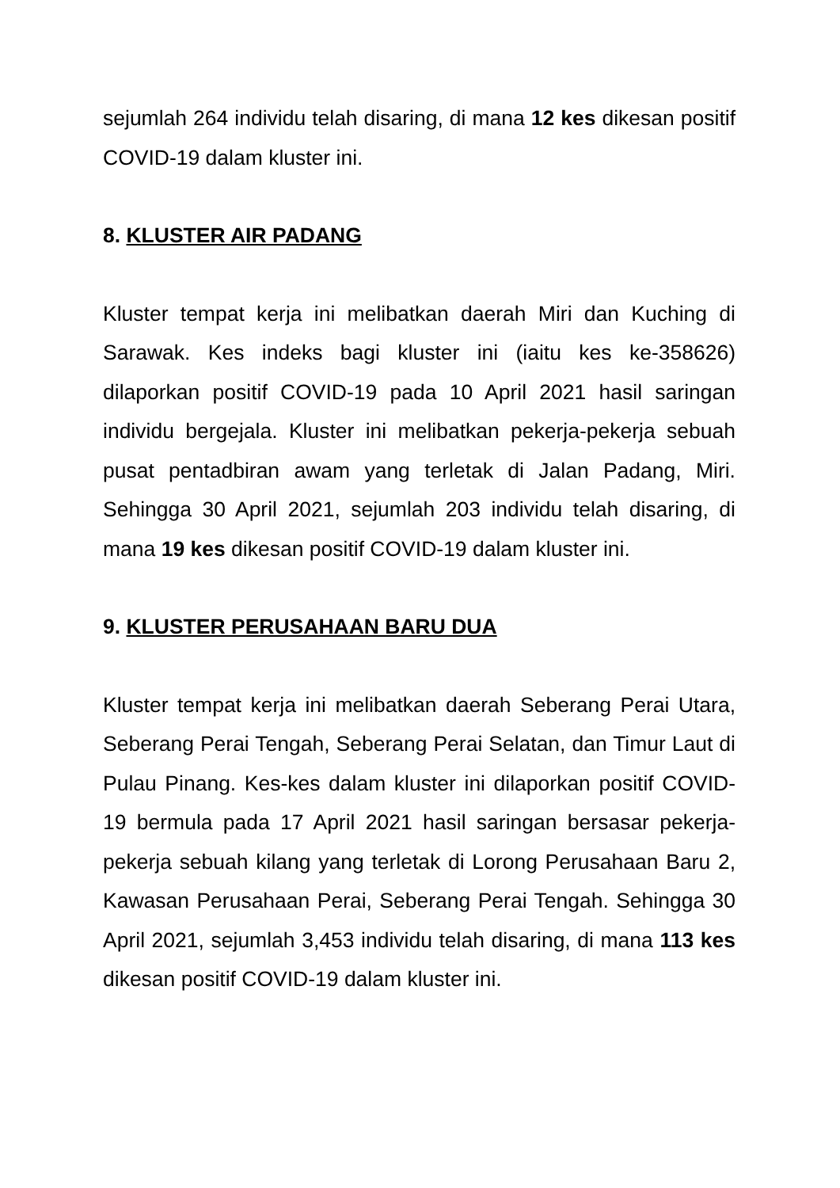sejumlah 264 individu telah disaring, di mana 12 kes dikesan positif COVID-19 dalam kluster ini.
8. KLUSTER AIR PADANG
Kluster tempat kerja ini melibatkan daerah Miri dan Kuching di Sarawak. Kes indeks bagi kluster ini (iaitu kes ke-358626) dilaporkan positif COVID-19 pada 10 April 2021 hasil saringan individu bergejala. Kluster ini melibatkan pekerja-pekerja sebuah pusat pentadbiran awam yang terletak di Jalan Padang, Miri. Sehingga 30 April 2021, sejumlah 203 individu telah disaring, di mana 19 kes dikesan positif COVID-19 dalam kluster ini.
9. KLUSTER PERUSAHAAN BARU DUA
Kluster tempat kerja ini melibatkan daerah Seberang Perai Utara, Seberang Perai Tengah, Seberang Perai Selatan, dan Timur Laut di Pulau Pinang. Kes-kes dalam kluster ini dilaporkan positif COVID-19 bermula pada 17 April 2021 hasil saringan bersasar pekerja-pekerja sebuah kilang yang terletak di Lorong Perusahaan Baru 2, Kawasan Perusahaan Perai, Seberang Perai Tengah. Sehingga 30 April 2021, sejumlah 3,453 individu telah disaring, di mana 113 kes dikesan positif COVID-19 dalam kluster ini.